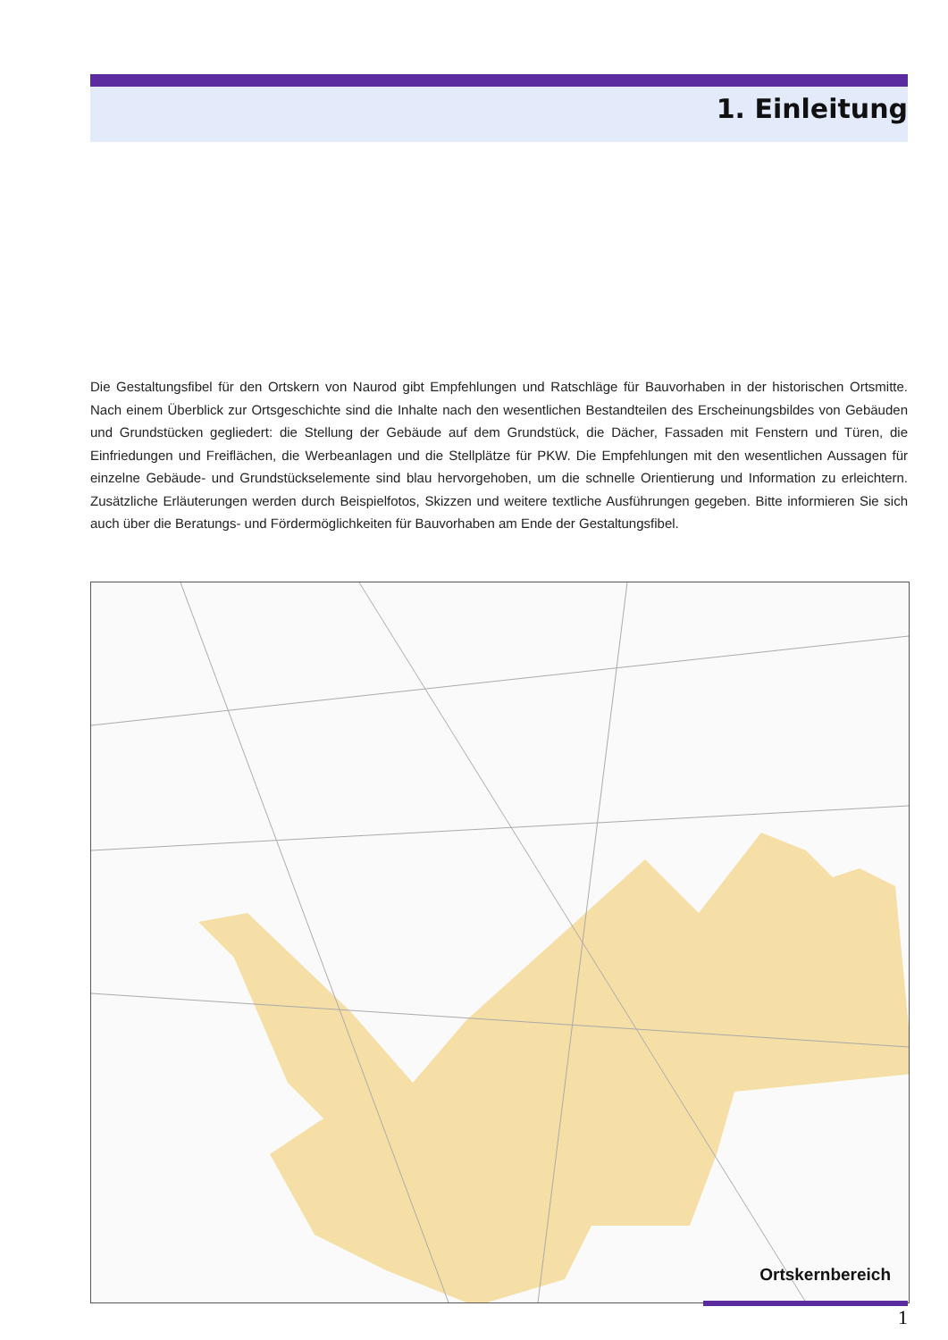1. Einleitung
Die Gestaltungsfibel für den Ortskern von Naurod gibt Empfehlungen und Ratschläge für Bauvorhaben in der historischen Ortsmitte. Nach einem Überblick zur Ortsgeschichte sind die Inhalte nach den wesentlichen Bestandteilen des Erscheinungsbildes von Gebäuden und Grundstücken gegliedert: die Stellung der Gebäude auf dem Grundstück, die Dächer, Fassaden mit Fenstern und Türen, die Einfriedungen und Freiflächen, die Werbeanlagen und die Stellplätze für PKW. Die Empfehlungen mit den wesentlichen Aussagen für einzelne Gebäude- und Grundstückselemente sind blau hervorgehoben, um die schnelle Orientierung und Information zu erleichtern. Zusätzliche Erläuterungen werden durch Beispielfotos, Skizzen und weitere textliche Ausführungen gegeben. Bitte informieren Sie sich auch über die Beratungs- und Fördermöglichkeiten für Bauvorhaben am Ende der Gestaltungsfibel.
Ortskernbereich
1